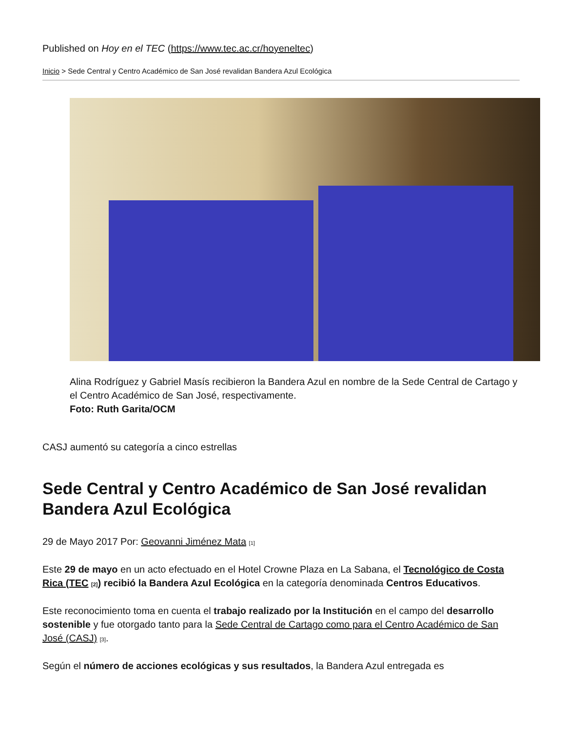Published on Hoy en el TEC (https://www.tec.ac.cr/hoyeneltec)
Inicio > Sede Central y Centro Académico de San José revalidan Bandera Azul Ecológica
Alina Rodríguez y Gabriel Masís recibieron la Bandera Azul en nombre de la Sede Central de Cartago y el Centro Académico de San José, respectivamente.
Foto: Ruth Garita/OCM
CASJ aumentó su categoría a cinco estrellas
Sede Central y Centro Académico de San José revalidan Bandera Azul Ecológica
29 de Mayo 2017 Por: Geovanni Jiménez Mata <sup>[1]</sup>
Este 29 de mayo en un acto efectuado en el Hotel Crowne Plaza en La Sabana, el Tecnológico de Costa Rica (TEC <sup>[2]</sup>) recibió la Bandera Azul Ecológica en la categoría denominada Centros Educativos.
Este reconocimiento toma en cuenta el trabajo realizado por la Institución en el campo del desarrollo sostenible y fue otorgado tanto para la Sede Central de Cartago como para el Centro Académico de San José (CASJ) <sup>[3]</sup>.
Según el número de acciones ecológicas y sus resultados, la Bandera Azul entregada es